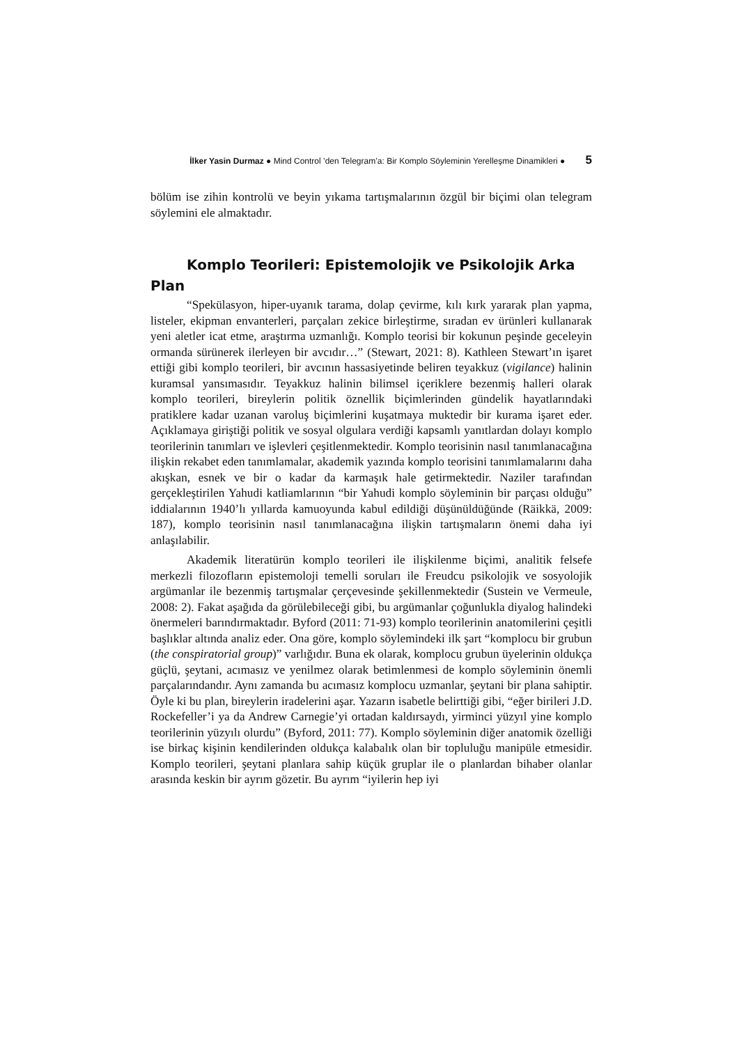İlker Yasin Durmaz ● Mind Control ’den Telegram’a: Bir Komplo Söyleminin Yerelleşme Dinamikleri ● 5
bölüm ise zihin kontrolü ve beyin yıkama tartışmalarının özgül bir biçimi olan telegram söylemini ele almaktadır.
Komplo Teorileri: Epistemolojik ve Psikolojik Arka Plan
“Spekülasyon, hiper-uyanık tarama, dolap çevirme, kılı kırk yararak plan yapma, listeler, ekipman envanterleri, parçaları zekice birleştirme, sıradan ev ürünleri kullanarak yeni aletler icat etme, araştırma uzmanlığı. Komplo teorisi bir kokunun peşinde geceleyin ormanda sürünerek ilerleyen bir avcıdır…” (Stewart, 2021: 8). Kathleen Stewart’ın işaret ettiği gibi komplo teorileri, bir avcının hassasiyetinde beliren teyakkuz (vigilance) halinin kuramsal yansımasıdır. Teyakkuz halinin bilimsel içeriklere bezenmiş halleri olarak komplo teorileri, bireylerin politik öznellik biçimlerinden gündelik hayatlarındaki pratiklere kadar uzanan varoluş biçimlerini kuşatmaya muktedir bir kurama işaret eder. Açıklamaya giriştiği politik ve sosyal olgulara verdiği kapsamlı yanıtlardan dolayı komplo teorilerinin tanımları ve işlevleri çeşitlenmektedir. Komplo teorisinin nasıl tanımlanacağına ilişkin rekabet eden tanımlamalar, akademik yazında komplo teorisini tanımlamalarını daha akışkan, esnek ve bir o kadar da karmaşık hale getirmektedir. Naziler tarafından gerçekleştirilen Yahudi katliamlarının “bir Yahudi komplo söyleminin bir parçası olduğu” iddialarının 1940’lı yıllarda kamuoyunda kabul edildiği düşünüldüğünde (Räikkä, 2009: 187), komplo teorisinin nasıl tanımlanacağına ilişkin tartışmaların önemi daha iyi anlaşılabilir.
Akademik literatürün komplo teorileri ile ilişkilenme biçimi, analitik felsefe merkezli filozofların epistemoloji temelli soruları ile Freudcu psikolojik ve sosyolojik argümanlar ile bezenmiş tartışmalar çerçevesinde şekillenmektedir (Sustein ve Vermeule, 2008: 2). Fakat aşağıda da görülebileceği gibi, bu argümanlar çoğunlukla diyalog halindeki önermeleri barındırmaktadır. Byford (2011: 71-93) komplo teorilerinin anatomilerini çeşitli başlıklar altında analiz eder. Ona göre, komplo söylemindeki ilk şart “komplocu bir grubun (the conspiratorial group)” varlığıdır. Buna ek olarak, komplocu grubun üyelerinin oldukça güçlü, şeytani, acımasız ve yenilmez olarak betimlenmesi de komplo söyleminin önemli parçalarındandır. Aynı zamanda bu acımasız komplocu uzmanlar, şeytani bir plana sahiptir. Öyle ki bu plan, bireylerin iradelerini aşar. Yazarın isabetle belirttiği gibi, “eğer birileri J.D. Rockefeller’i ya da Andrew Carnegie’yi ortadan kaldırsaydı, yirminci yüzyıl yine komplo teorilerinin yüzyılı olurdu” (Byford, 2011: 77). Komplo söyleminin diğer anatomik özelliği ise birkaç kişinin kendilerinden oldukça kalabalık olan bir topluluğu manipüle etmesidir. Komplo teorileri, şeytani planlara sahip küçük gruplar ile o planlardan bihaber olanlar arasında keskin bir ayrım gözetir. Bu ayrım “iyilerin hep iyi